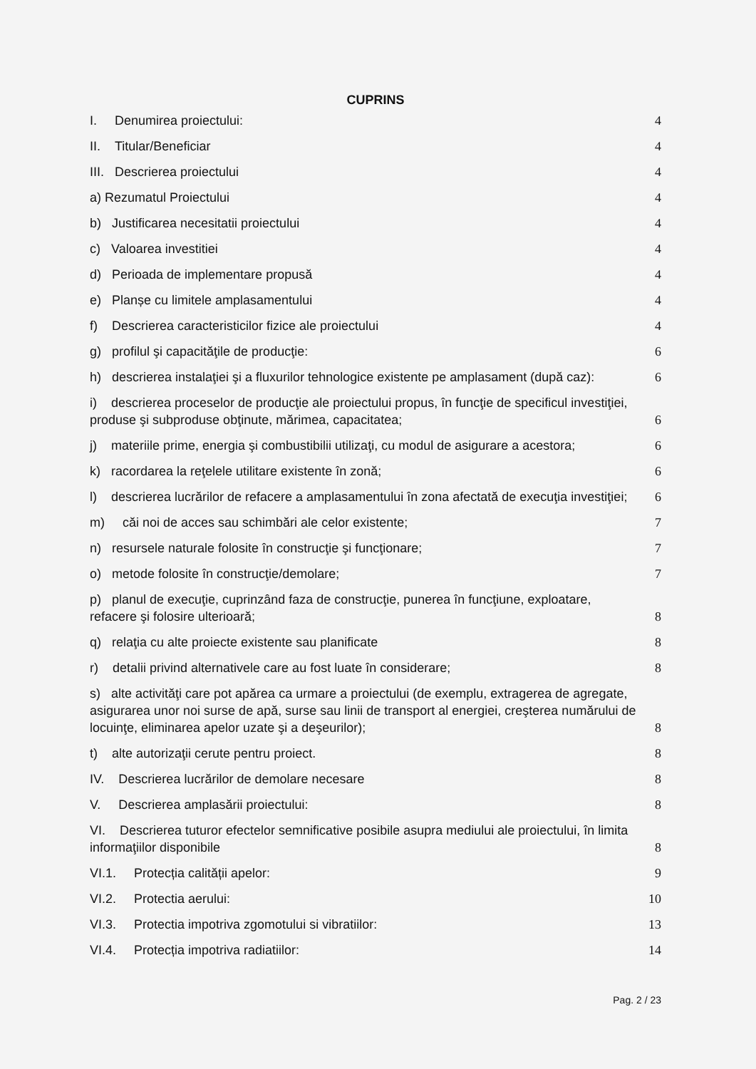CUPRINS
I. Denumirea proiectului: 4
II. Titular/Beneficiar 4
III. Descrierea proiectului 4
a) Rezumatul Proiectului 4
b) Justificarea necesitatii proiectului 4
c) Valoarea investitiei 4
d) Perioada de implementare propusă 4
e) Planșe cu limitele amplasamentului 4
f) Descrierea caracteristicilor fizice ale proiectului 4
g) profilul şi capacităţile de producţie: 6
h) descrierea instalaţiei şi a fluxurilor tehnologice existente pe amplasament (după caz): 6
i) descrierea proceselor de producţie ale proiectului propus, în funcţie de specificul investiţiei, produse şi subproduse obţinute, mărimea, capacitatea; 6
j) materiile prime, energia şi combustibilii utilizaţi, cu modul de asigurare a acestora; 6
k) racordarea la reţelele utilitare existente în zonă; 6
l) descrierea lucrărilor de refacere a amplasamentului în zona afectată de execuţia investiţiei; 6
m) căi noi de acces sau schimbări ale celor existente; 7
n) resursele naturale folosite în construcţie şi funcţionare; 7
o) metode folosite în construcţie/demolare; 7
p) planul de execuţie, cuprinzând faza de construcţie, punerea în funcţiune, exploatare, refacere şi folosire ulterioară; 8
q) relaţia cu alte proiecte existente sau planificate 8
r) detalii privind alternativele care au fost luate în considerare; 8
s) alte activităţi care pot apărea ca urmare a proiectului (de exemplu, extragerea de agregate, asigurarea unor noi surse de apă, surse sau linii de transport al energiei, creşterea numărului de locuinţe, eliminarea apelor uzate şi a deşeurilor); 8
t) alte autorizaţii cerute pentru proiect. 8
IV. Descrierea lucrărilor de demolare necesare 8
V. Descrierea amplasării proiectului: 8
VI. Descrierea tuturor efectelor semnificative posibile asupra mediului ale proiectului, în limita informaţiilor disponibile 8
VI.1. Protecția calității apelor: 9
VI.2. Protectia aerului: 10
VI.3. Protectia impotriva zgomotului si vibratiilor: 13
VI.4. Protecția impotriva radiatiilor: 14
Pag. 2 / 23